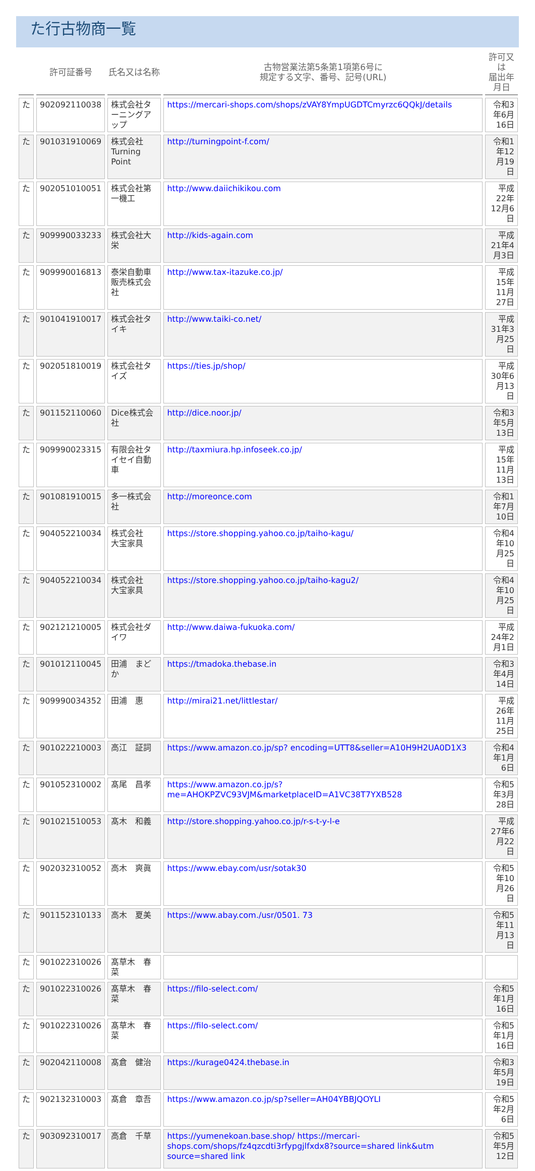た行古物商一覧
| | 許可証番号 | 氏名又は名称 | 古物営業法第5条第1項第6号に 規定する文字、番号、記号(URL) | 許可又は 届出年月日 |
| --- | --- | --- | --- | --- |
| た | 902092110038 | 株式会社ターニングアップ | https://mercari-shops.com/shops/zVAY8YmpUGDTCmyrzc6QQkJ/details | 令和3年6月16日 |
| た | 901031910069 | 株式会社Turning Point | http://turningpoint-f.com/ | 令和1年12月19日 |
| た | 902051010051 | 株式会社第一機工 | http://www.daiichikikou.com | 平成22年12月6日 |
| た | 909990033233 | 株式会社大栄 | http://kids-again.com | 平成21年4月3日 |
| た | 909990016813 | 泰栄自動車販売株式会社 | http://www.tax-itazuke.co.jp/ | 平成15年11月27日 |
| た | 901041910017 | 株式会社タイキ | http://www.taiki-co.net/ | 平成31年3月25日 |
| た | 902051810019 | 株式会社タイズ | https://ties.jp/shop/ | 平成30年6月13日 |
| た | 901152110060 | Dice株式会社 | http://dice.noor.jp/ | 令和3年5月13日 |
| た | 909990023315 | 有限会社タイセイ自動車 | http://taxmiura.hp.infoseek.co.jp/ | 平成15年11月13日 |
| た | 901081910015 | 多一株式会社 | http://moreonce.com | 令和1年7月10日 |
| た | 904052210034 | 株式会社 大宝家具 | https://store.shopping.yahoo.co.jp/taiho-kagu/ | 令和4年10月25日 |
| た | 904052210034 | 株式会社 大宝家具 | https://store.shopping.yahoo.co.jp/taiho-kagu2/ | 令和4年10月25日 |
| た | 902121210005 | 株式会社ダイワ | http://www.daiwa-fukuoka.com/ | 平成24年2月1日 |
| た | 901012110045 | 田浦 まどか | https://tmadoka.thebase.in | 令和3年4月14日 |
| た | 909990034352 | 田浦 惠 | http://mirai21.net/littlestar/ | 平成26年11月25日 |
| た | 901022210003 | 高江 証詞 | https://www.amazon.co.jp/sp? encoding=UTT8&seller=A10H9H2UA0D1X3 | 令和4年1月6日 |
| た | 901052310002 | 髙尾 昌孝 | https://www.amazon.co.jp/s?me=AHOKPZVC93VJM&marketplaceID=A1VC38T7YXB528 | 令和5年3月28日 |
| た | 901021510053 | 髙木 和義 | http://store.shopping.yahoo.co.jp/r-s-t-y-l-e | 平成27年6月22日 |
| た | 902032310052 | 高木 爽眞 | https://www.ebay.com/usr/sotak30 | 令和5年10月26日 |
| た | 901152310133 | 高木 夏美 | https://www.abay.com./usr/0501. 73 | 令和5年11月13日 |
| た | 901022310026 | 髙草木 春菜 | | |
| た | 901022310026 | 髙草木 春菜 | https://filo-select.com/ | 令和5年1月16日 |
| た | 901022310026 | 髙草木 春菜 | https://filo-select.com/ | 令和5年1月16日 |
| た | 902042110008 | 髙倉 健治 | https://kurage0424.thebase.in | 令和3年5月19日 |
| た | 902132310003 | 髙倉 章吾 | https://www.amazon.co.jp/sp?seller=AH04YBBJQOYLI | 令和5年2月6日 |
| た | 903092310017 | 高倉 千草 | https://yumenekoan.base.shop/ https://mercari-shops.com/shops/fz4qzcdti3rfypgjlfxdx8?source=shared link&utm source=shared link | 令和5年5月12日 |